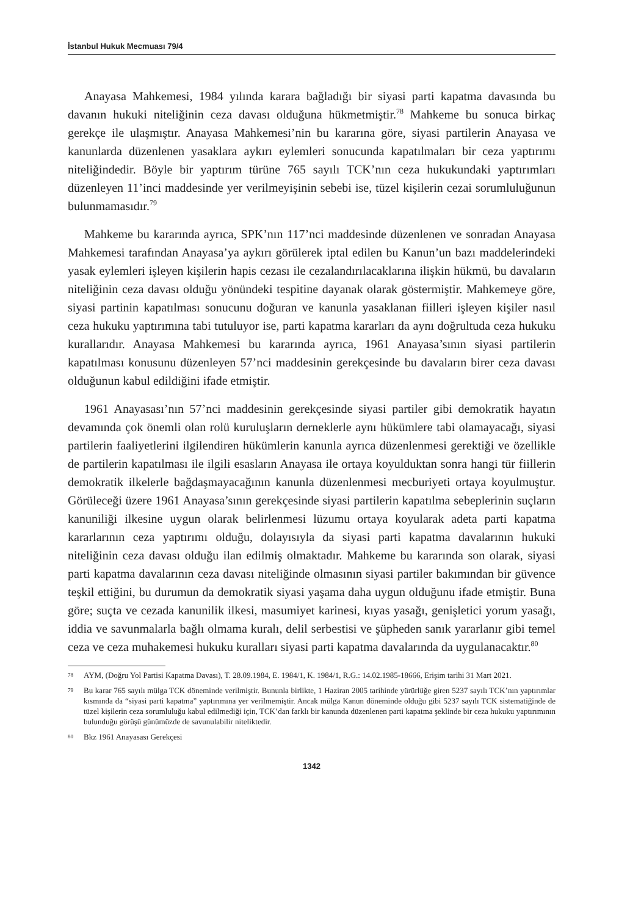İstanbul Hukuk Mecmuası 79/4
Anayasa Mahkemesi, 1984 yılında karara bağladığı bir siyasi parti kapatma davasında bu davanın hukuki niteliğinin ceza davası olduğuna hükmetmiştir.<sup>78</sup> Mahkeme bu sonuca birkaç gerekçe ile ulaşmıştır. Anayasa Mahkemesi’nin bu kararına göre, siyasi partilerin Anayasa ve kanunlarda düzenlenen yasaklara aykırı eylemleri sonucunda kapatılmaları bir ceza yaptırımı niteliğindedir. Böyle bir yaptırım türüne 765 sayılı TCK’nın ceza hukukundaki yaptırımları düzenleyen 11’inci maddesinde yer verilmeyişinin sebebi ise, tüzel kişilerin cezai sorumluluğunun bulunmamasıdır.<sup>79</sup>
Mahkeme bu kararında ayrıca, SPK’nın 117’nci maddesinde düzenlenen ve sonradan Anayasa Mahkemesi tarafından Anayasa’ya aykırı görülerek iptal edilen bu Kanun’un bazı maddelerindeki yasak eylemleri işleyen kişilerin hapis cezası ile cezalandırılacaklarına ilişkin hükmü, bu davaların niteliğinin ceza davası olduğu yönündeki tespitine dayanak olarak göstermiştir. Mahkemeye göre, siyasi partinin kapatılması sonucunu doğuran ve kanunla yasaklanan fiilleri işleyen kişiler nasıl ceza hukuku yaptırımına tabi tutuluyor ise, parti kapatma kararları da aynı doğrultuda ceza hukuku kurallarıdır. Anayasa Mahkemesi bu kararında ayrıca, 1961 Anayasa’sının siyasi partilerin kapatılması konusunu düzenleyen 57’nci maddesinin gerekçesinde bu davaların birer ceza davası olduğunun kabul edildiğini ifade etmiştir.
1961 Anayasası’nın 57’nci maddesinin gerekçesinde siyasi partiler gibi demokratik hayatın devamında çok önemli olan rolü kuruluşların derneklerle aynı hükümlere tabi olamayacağı, siyasi partilerin faaliyetlerini ilgilendiren hükümlerin kanunla ayrıca düzenlenmesi gerektiği ve özellikle de partilerin kapatılması ile ilgili esasların Anayasa ile ortaya koyulduktan sonra hangi tür fiillerin demokratik ilkelerle bağdaşmayacağının kanunla düzenlenmesi mecburiyeti ortaya koyulmuştur. Görüleceği üzere 1961 Anayasa’sının gerekçesinde siyasi partilerin kapatılma sebeplerinin suçların kanuniliği ilkesine uygun olarak belirlenmesi lüzumu ortaya koyularak adeta parti kapatma kararlarının ceza yaptırımı olduğu, dolayısıyla da siyasi parti kapatma davalarının hukuki niteliğinin ceza davası olduğu ilan edilmiş olmaktadır. Mahkeme bu kararında son olarak, siyasi parti kapatma davalarının ceza davası niteliğinde olmasının siyasi partiler bakımından bir güvence teşkil ettiğini, bu durumun da demokratik siyasi yaşama daha uygun olduğunu ifade etmiştir. Buna göre; suçta ve cezada kanunilik ilkesi, masumiyet karinesi, kıyas yasağı, genişletici yorum yasağı, iddia ve savunmalarla bağlı olmama kuralı, delil serbestisi ve şüpheden sanık yararlanır gibi temel ceza ve ceza muhakemesi hukuku kuralları siyasi parti kapatma davalarında da uygulanacaktır.<sup>80</sup>
78 AYM, (Doğru Yol Partisi Kapatma Davası), T. 28.09.1984, E. 1984/1, K. 1984/1, R.G.: 14.02.1985-18666, Erişim tarihi 31 Mart 2021.
79 Bu karar 765 sayılı mülga TCK döneminde verilmiştir. Bununla birlikte, 1 Haziran 2005 tarihinde yürürlüğe giren 5237 sayılı TCK’nın yaptırımlar kısmında da “siyasi parti kapatma” yaptırımına yer verilmemiştir. Ancak mülga Kanun döneminde olduğu gibi 5237 sayılı TCK sistematiğinde de tüzel kişilerin ceza sorumluluğu kabul edilmediği için, TCK’dan farklı bir kanunda düzenlenen parti kapatma şeklinde bir ceza hukuku yaptırımının bulunduğu görüşü günümüzde de savunulabilir niteliktedir.
80 Bkz 1961 Anayasası Gerekçesi
1342